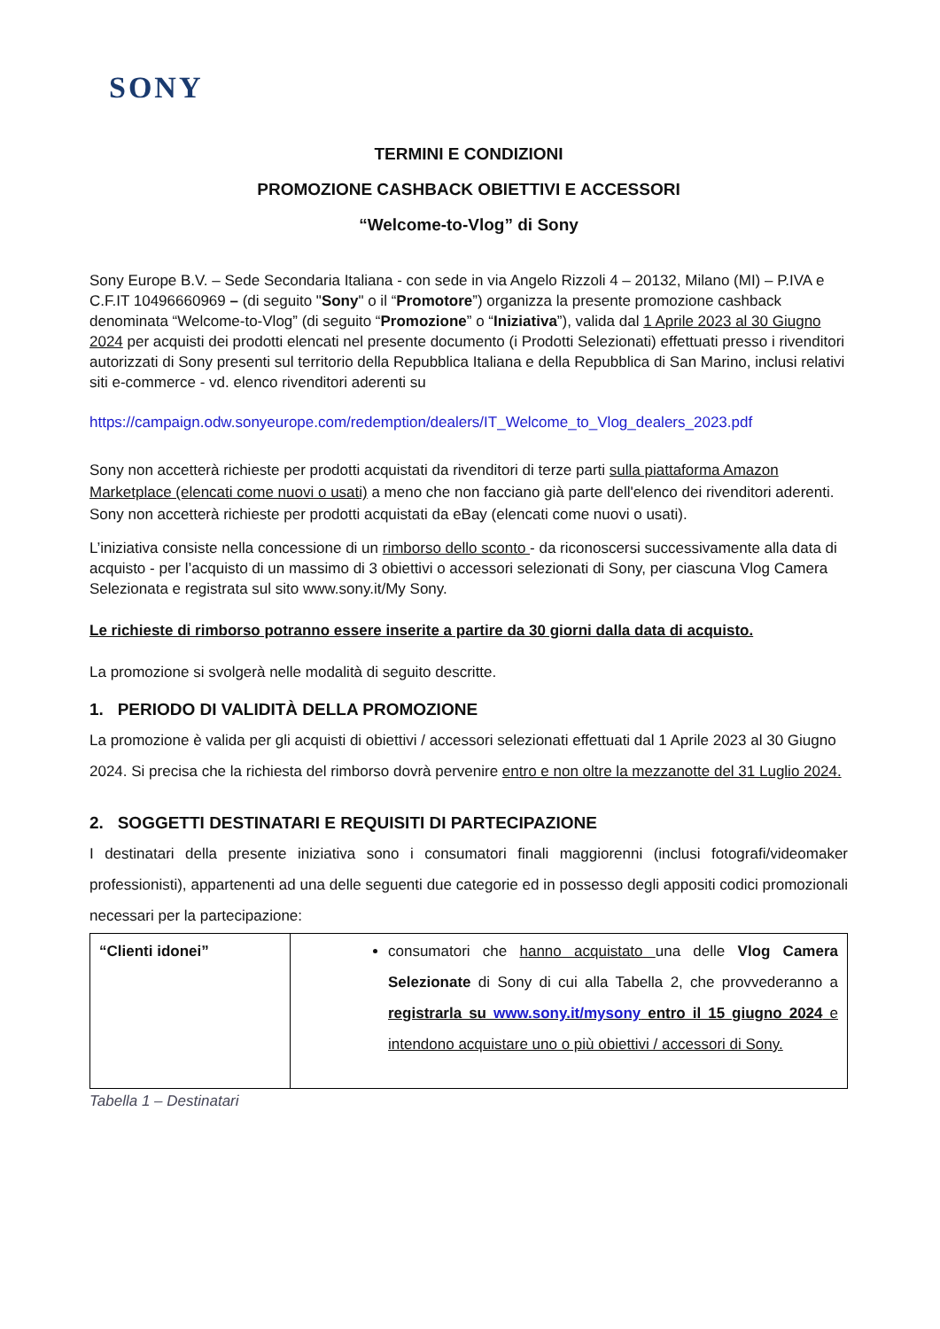SONY
TERMINI E CONDIZIONI
PROMOZIONE CASHBACK OBIETTIVI E ACCESSORI
“Welcome-to-Vlog” di Sony
Sony Europe B.V. – Sede Secondaria Italiana - con sede in via Angelo Rizzoli 4 – 20132, Milano (MI) – P.IVA e C.F.IT 10496660969 – (di seguito "Sony" o il “Promotore”) organizza la presente promozione cashback denominata “Welcome-to-Vlog” (di seguito “Promozione” o “Iniziativa”), valida dal 1 Aprile 2023 al 30 Giugno 2024 per acquisti dei prodotti elencati nel presente documento (i Prodotti Selezionati) effettuati presso i rivenditori autorizzati di Sony presenti sul territorio della Repubblica Italiana e della Repubblica di San Marino, inclusi relativi siti e-commerce - vd. elenco rivenditori aderenti su
https://campaign.odw.sonyeurope.com/redemption/dealers/IT_Welcome_to_Vlog_dealers_2023.pdf
Sony non accetterà richieste per prodotti acquistati da rivenditori di terze parti sulla piattaforma Amazon Marketplace (elencati come nuovi o usati) a meno che non facciano già parte dell'elenco dei rivenditori aderenti. Sony non accetterà richieste per prodotti acquistati da eBay (elencati come nuovi o usati).
L’iniziativa consiste nella concessione di un rimborso dello sconto - da riconoscersi successivamente alla data di acquisto - per l’acquisto di un massimo di 3 obiettivi o accessori selezionati di Sony, per ciascuna Vlog Camera Selezionata e registrata sul sito www.sony.it/My Sony.
Le richieste di rimborso potranno essere inserite a partire da 30 giorni dalla data di acquisto.
La promozione si svolgerà nelle modalità di seguito descritte.
1. PERIODO DI VALIDITÀ DELLA PROMOZIONE
La promozione è valida per gli acquisti di obiettivi / accessori selezionati effettuati dal 1 Aprile 2023 al 30 Giugno 2024. Si precisa che la richiesta del rimborso dovrà pervenire entro e non oltre la mezzanotte del 31 Luglio 2024.
2. SOGGETTI DESTINATARI E REQUISITI DI PARTECIPAZIONE
I destinatari della presente iniziativa sono i consumatori finali maggiorenni (inclusi fotografi/videomaker professionisti), appartenenti ad una delle seguenti due categorie ed in possesso degli appositi codici promozionali necessari per la partecipazione:
| “Clienti idonei” | consumatori che hanno acquistato una delle Vlog Camera Selezionate di Sony di cui alla Tabella 2, che provvederanno a registrarla su www.sony.it/mysony entro il 15 giugno 2024 e intendono acquistare uno o più obiettivi / accessori di Sony. |
Tabella 1 – Destinatari